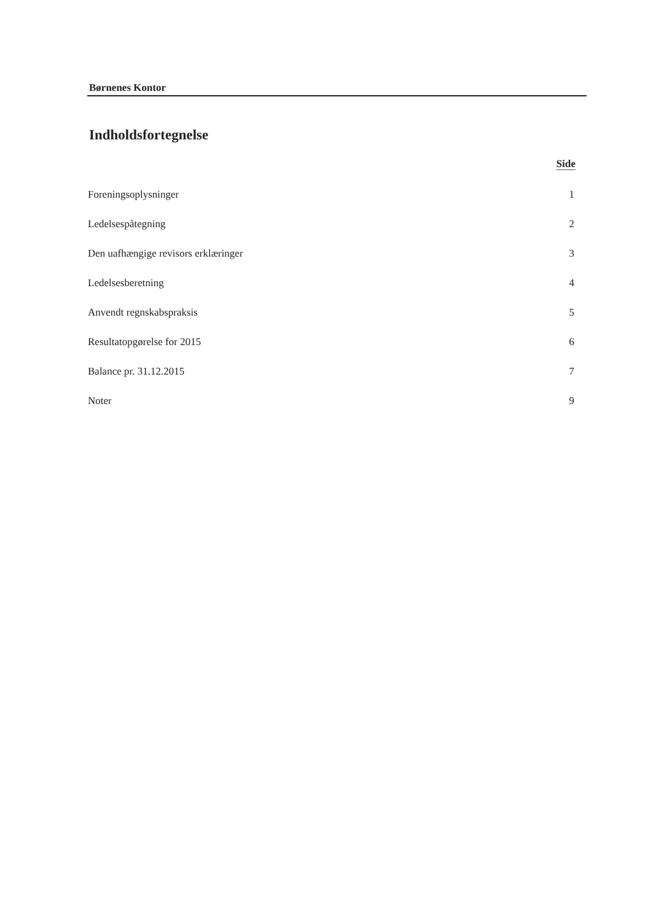Børnenes Kontor
Indholdsfortegnelse
Side
Foreningsoplysninger 1
Ledelsespåtegning 2
Den uafhængige revisors erklæringer 3
Ledelsesberetning 4
Anvendt regnskabspraksis 5
Resultatopgørelse for 2015 6
Balance pr. 31.12.2015 7
Noter 9